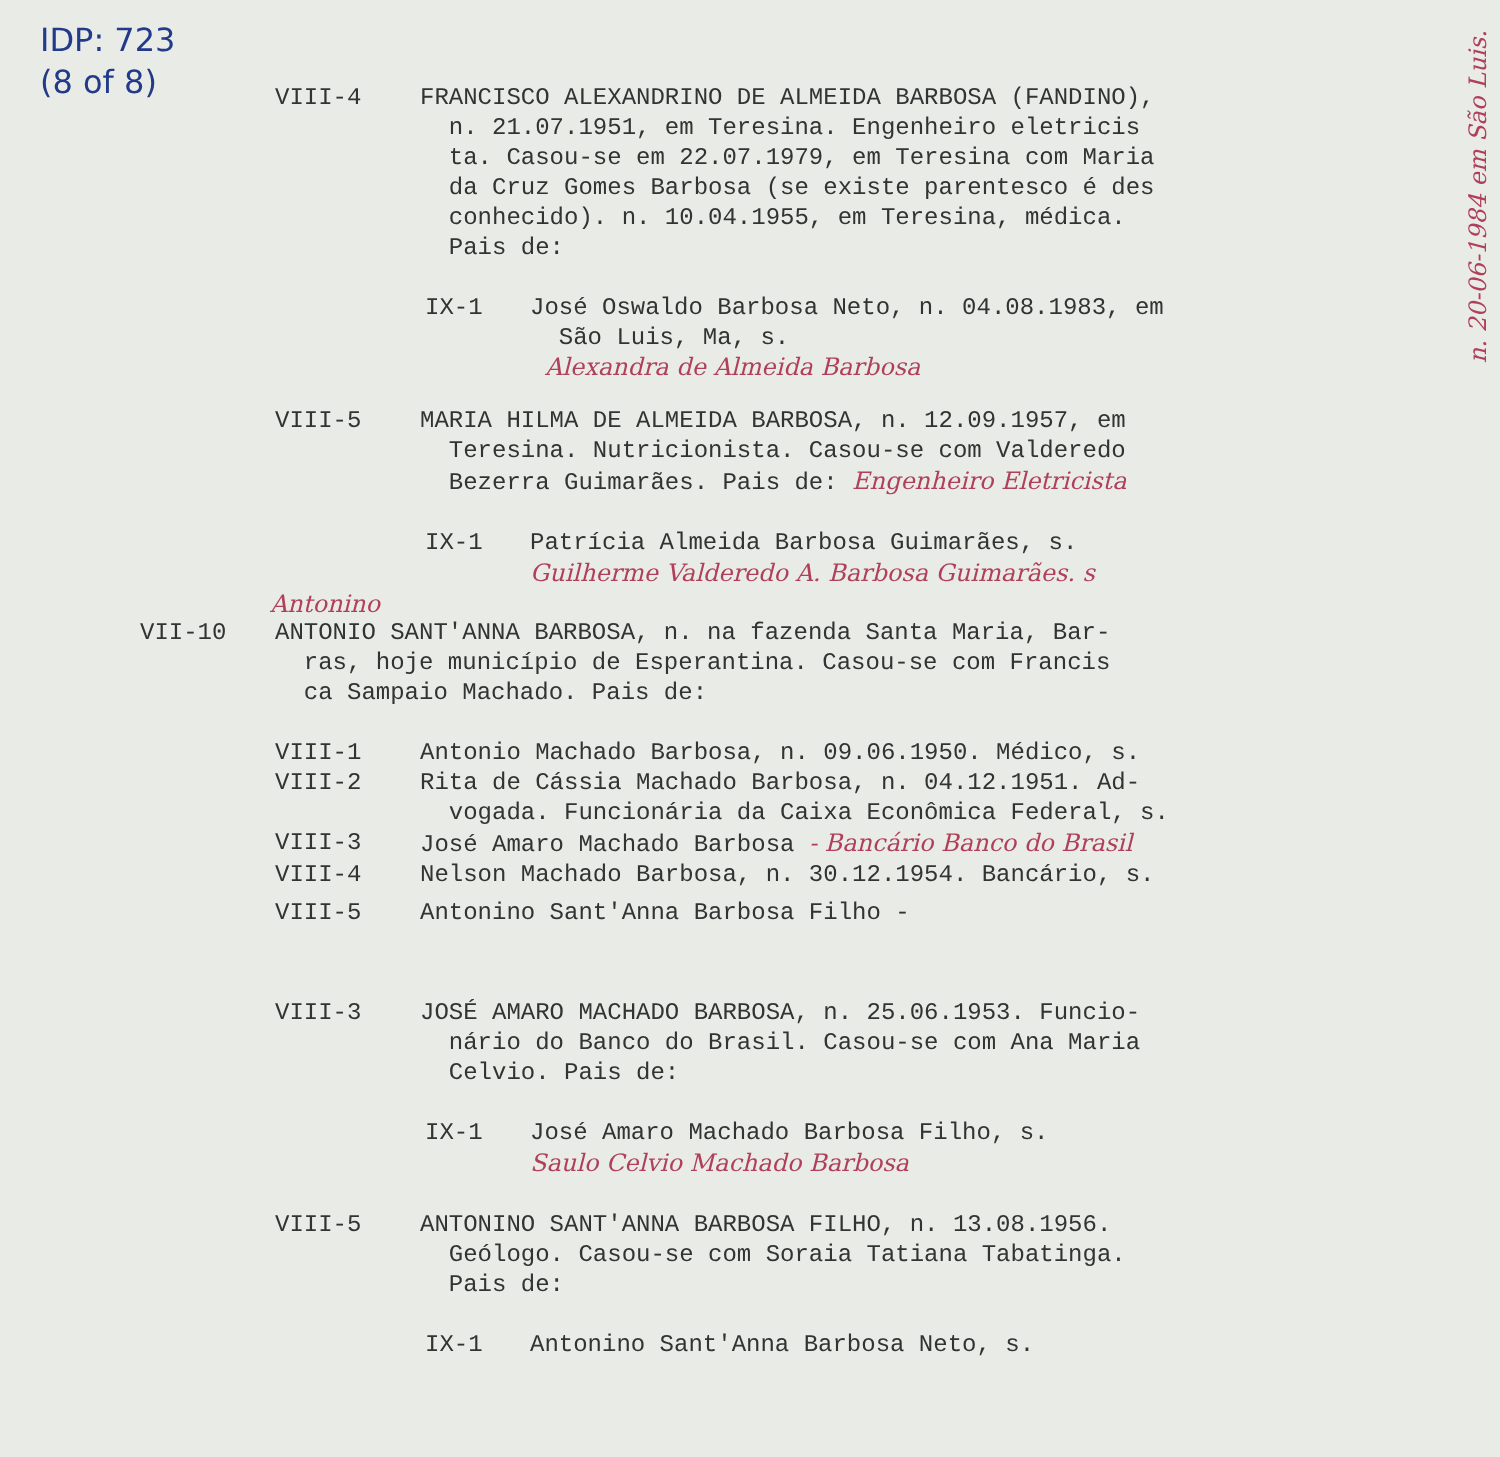IDP: 723
(8 of 8)
n. 20-06-1984 em São Luis.
VIII-4 FRANCISCO ALEXANDRINO DE ALMEIDA BARBOSA (FANDINO),
n. 21.07.1951, em Teresina. Engenheiro eletricis
ta. Casou-se em 22.07.1979, em Teresina com Maria
da Cruz Gomes Barbosa (se existe parentesco é des
conhecido). n. 10.04.1955, em Teresina, médica.
Pais de:
IX-1 José Oswaldo Barbosa Neto, n. 04.08.1983, em
São Luis, Ma, s.
Alexandra de Almeida Barbosa
VIII-5 MARIA HILMA DE ALMEIDA BARBOSA, n. 12.09.1957, em
Teresina. Nutricionista. Casou-se com Valderedo
Bezerra Guimarães. Pais de: Engenheiro Eletricista
IX-1 Patrícia Almeida Barbosa Guimarães, s.
Guilherme Valderedo A. Barbosa Guimarães. s
Antonino
VII-10 ANTONIO SANT'ANNA BARBOSA, n. na fazenda Santa Maria, Bar-
ras, hoje município de Esperantina. Casou-se com Francis
ca Sampaio Machado. Pais de:
VIII-1 Antonio Machado Barbosa, n. 09.06.1950. Médico, s.
VIII-2 Rita de Cássia Machado Barbosa, n. 04.12.1951. Ad-
vogada. Funcionária da Caixa Econômica Federal, s.
VIII-3 José Amaro Machado Barbosa - Bancário Banco do Brasil
VIII-4 Nelson Machado Barbosa, n. 30.12.1954. Bancário, s.
VIII-5 Antonino Sant'Anna Barbosa Filho -
VIII-3 JOSÉ AMARO MACHADO BARBOSA, n. 25.06.1953. Funcio-
nário do Banco do Brasil. Casou-se com Ana Maria
Celvio. Pais de:
IX-1 José Amaro Machado Barbosa Filho, s.
Saulo Celvio Machado Barbosa
VIII-5 ANTONINO SANT'ANNA BARBOSA FILHO, n. 13.08.1956.
Geólogo. Casou-se com Soraia Tatiana Tabatinga.
Pais de:
IX-1 Antonino Sant'Anna Barbosa Neto, s.